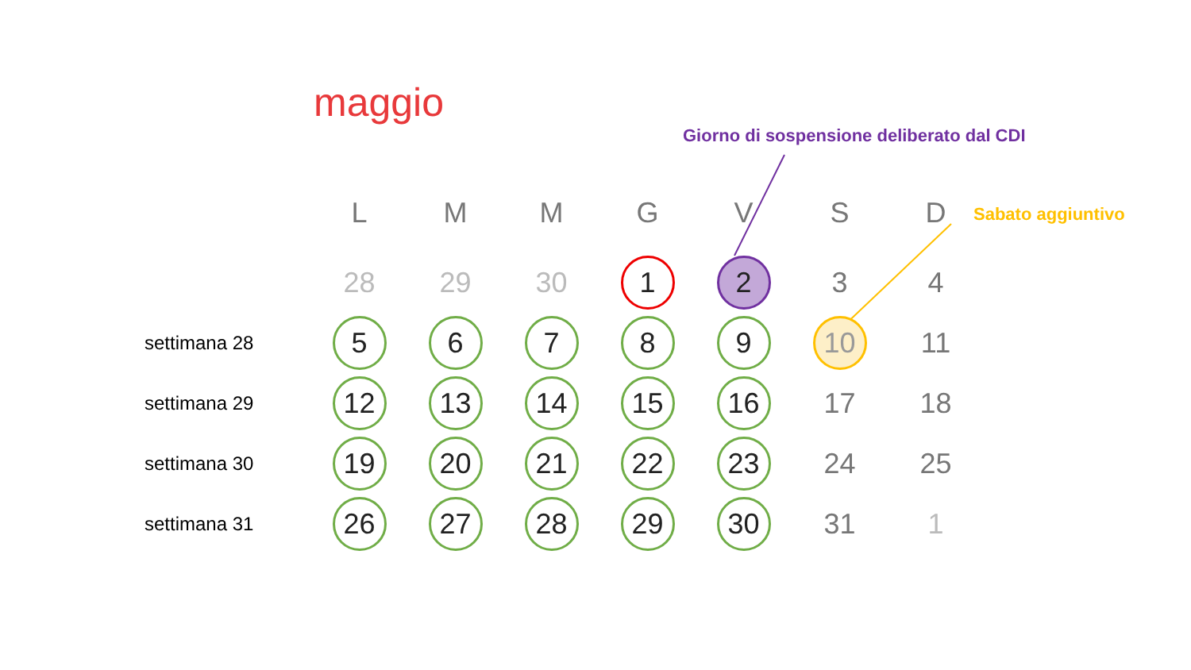maggio
Giorno di sospensione deliberato dal CDI
Sabato aggiuntivo
| | L | M | M | G | V | S | D |
| --- | --- | --- | --- | --- | --- | --- | --- |
| | 28 | 29 | 30 | 1 | 2 | 3 | 4 |
| settimana 28 | 5 | 6 | 7 | 8 | 9 | 10 | 11 |
| settimana 29 | 12 | 13 | 14 | 15 | 16 | 17 | 18 |
| settimana 30 | 19 | 20 | 21 | 22 | 23 | 24 | 25 |
| settimana 31 | 26 | 27 | 28 | 29 | 30 | 31 | 1 |